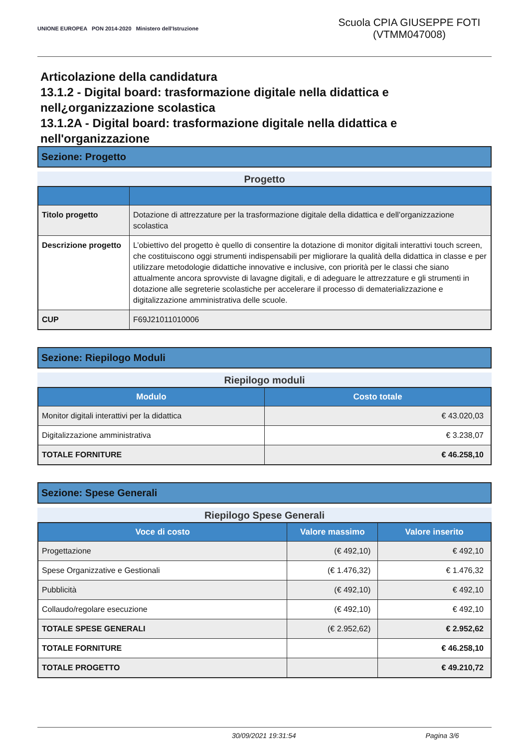UNIONE EUROPEA PON 2014-2020 Ministero dell'Istruzione
Scuola CPIA GIUSEPPE FOTI (VTMM047008)
Articolazione della candidatura
13.1.2 - Digital board: trasformazione digitale nella didattica e nell¿organizzazione scolastica
13.1.2A - Digital board: trasformazione digitale nella didattica e nell'organizzazione
Sezione: Progetto
Progetto
| Titolo progetto | Dotazione di attrezzature per la trasformazione digitale della didattica e dell’organizzazione scolastica |
| Descrizione progetto | L’obiettivo del progetto è quello di consentire la dotazione di monitor digitali interattivi touch screen, che costituiscono oggi strumenti indispensabili per migliorare la qualità della didattica in classe e per utilizzare metodologie didattiche innovative e inclusive, con priorità per le classi che siano attualmente ancora sprovviste di lavagne digitali, e di adeguare le attrezzature e gli strumenti in dotazione alle segreterie scolastiche per accelerare il processo di dematerializzazione e digitalizzazione amministrativa delle scuole. |
| CUP | F69J21011010006 |
Sezione: Riepilogo Moduli
Riepilogo moduli
| Modulo | Costo totale |
| --- | --- |
| Monitor digitali interattivi per la didattica | € 43.020,03 |
| Digitalizzazione amministrativa | € 3.238,07 |
| TOTALE FORNITURE | € 46.258,10 |
Sezione: Spese Generali
Riepilogo Spese Generali
| Voce di costo | Valore massimo | Valore inserito |
| --- | --- | --- |
| Progettazione | (€ 492,10) | € 492,10 |
| Spese Organizzative e Gestionali | (€ 1.476,32) | € 1.476,32 |
| Pubblicità | (€ 492,10) | € 492,10 |
| Collaudo/regolare esecuzione | (€ 492,10) | € 492,10 |
| TOTALE SPESE GENERALI | (€ 2.952,62) | € 2.952,62 |
| TOTALE FORNITURE | | € 46.258,10 |
| TOTALE PROGETTO | | € 49.210,72 |
30/09/2021 19:31:54 Pagina 3/6